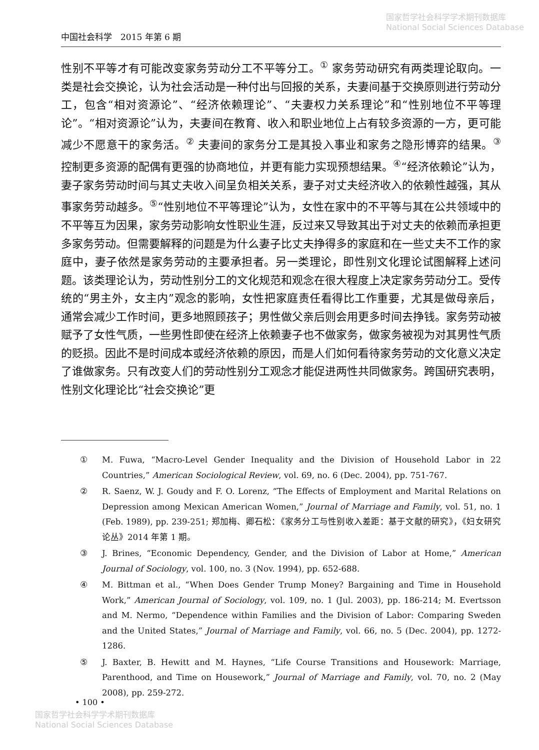国家哲学社会科学学术期刊数据库
National Social Sciences Database
中国社会科学　2015 年第 6 期
性别不平等才有可能改变家务劳动分工不平等分工。<sup>①</sup> 家务劳动研究有两类理论取向。一类是社会交换论，认为社会活动是一种付出与回报的关系，夫妻间基于交换原则进行劳动分工，包含“相对资源论”、“经济依赖理论”、“夫妻权力关系理论”和“性别地位不平等理论”。“相对资源论”认为，夫妻间在教育、收入和职业地位上占有较多资源的一方，更可能减少不愿意干的家务活。<sup>②</sup> 夫妻间的家务分工是其投入事业和家务之隐形博弈的结果。<sup>③</sup> 控制更多资源的配偶有更强的协商地位，并更有能力实现预想结果。<sup>④</sup>“经济依赖论”认为，妻子家务劳动时间与其丈夫收入间呈负相关关系，妻子对丈夫经济收入的依赖性越强，其从事家务劳动越多。<sup>⑤</sup>“性别地位不平等理论”认为，女性在家中的不平等与其在公共领域中的不平等互为因果，家务劳动影响女性职业生涯，反过来又导致其出于对丈夫的依赖而承担更多家务劳动。但需要解释的问题是为什么妻子比丈夫挣得多的家庭和在一些丈夫不工作的家庭中，妻子依然是家务劳动的主要承担者。另一类理论，即性别文化理论试图解释上述问题。该类理论认为，劳动性别分工的文化规范和观念在很大程度上决定家务劳动分工。受传统的“男主外，女主内”观念的影响，女性把家庭责任看得比工作重要，尤其是做母亲后，通常会减少工作时间，更多地照顾孩子；男性做父亲后则会用更多时间去挣钱。家务劳动被赋予了女性气质，一些男性即使在经济上依赖妻子也不做家务，做家务被视为对其男性气质的贬损。因此不是时间成本或经济依赖的原因，而是人们如何看待家务劳动的文化意义决定了谁做家务。只有改变人们的劳动性别分工观念才能促进两性共同做家务。跨国研究表明，性别文化理论比“社会交换论”更
① M. Fuwa, “Macro-Level Gender Inequality and the Division of Household Labor in 22 Countries,” American Sociological Review, vol. 69, no. 6 (Dec. 2004), pp. 751-767.
② R. Saenz, W. J. Goudy and F. O. Lorenz, “The Effects of Employment and Marital Relations on Depression among Mexican American Women,” Journal of Marriage and Family, vol. 51, no. 1 (Feb. 1989), pp. 239-251; 郑加梅、卿石松：《家务分工与性别收入差距：基于文献的研究》，《妇女研究论丛》2014 年第 1 期。
③ J. Brines, “Economic Dependency, Gender, and the Division of Labor at Home,” American Journal of Sociology, vol. 100, no. 3 (Nov. 1994), pp. 652-688.
④ M. Bittman et al., “When Does Gender Trump Money? Bargaining and Time in Household Work,” American Journal of Sociology, vol. 109, no. 1 (Jul. 2003), pp. 186-214; M. Evertsson and M. Nermo, “Dependence within Families and the Division of Labor: Comparing Sweden and the United States,” Journal of Marriage and Family, vol. 66, no. 5 (Dec. 2004), pp. 1272-1286.
⑤ J. Baxter, B. Hewitt and M. Haynes, “Life Course Transitions and Housework: Marriage, Parenthood, and Time on Housework,” Journal of Marriage and Family, vol. 70, no. 2 (May 2008), pp. 259-272.
• 100 •
国家哲学社会科学学术期刊数据库
National Social Sciences Database